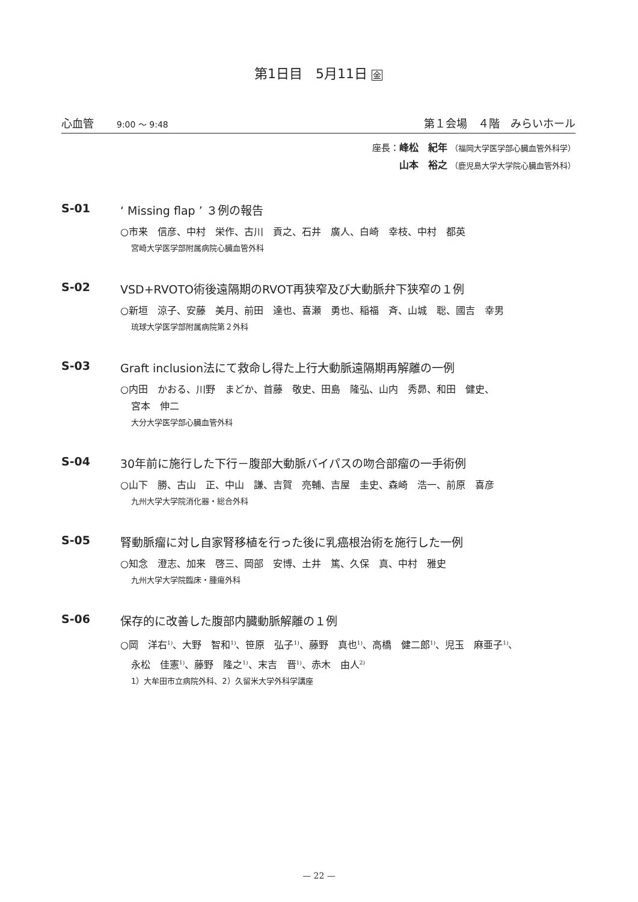第1日目　5月11日 金
心血管 9:00 ～ 9:48
第１会場　４階　みらいホール
座長：峰松　紀年 （福岡大学医学部心臓血管外科学）
山本　裕之 （鹿児島大学大学院心臓血管外科）
S-01 ‘ Missing flap ’ ３例の報告
○市来　信彦、中村　栄作、古川　貢之、石井　廣人、白崎　幸枝、中村　都英
宮崎大学医学部附属病院心臓血管外科
S-02 VSD+RVOTO術後遠隔期のRVOT再狭窄及び大動脈弁下狭窄の１例
○新垣　涼子、安藤　美月、前田　達也、喜瀬　勇也、稲福　斉、山城　聡、國吉　幸男
琉球大学医学部附属病院第２外科
S-03 Graft inclusion法にて救命し得た上行大動脈遠隔期再解離の一例
○内田　かおる、川野　まどか、首藤　敬史、田島　隆弘、山内　秀昴、和田　健史、
宮本　伸二
大分大学医学部心臓血管外科
S-04 30年前に施行した下行－腹部大動脈バイパスの吻合部瘤の一手術例
○山下　勝、古山　正、中山　謙、吉賀　亮輔、吉屋　圭史、森崎　浩一、前原　喜彦
九州大学大学院消化器・総合外科
S-05 腎動脈瘤に対し自家腎移植を行った後に乳癌根治術を施行した一例
○知念　澄志、加来　啓三、岡部　安博、土井　篤、久保　真、中村　雅史
九州大学大学院臨床・腫瘍外科
S-06 保存的に改善した腹部内臓動脈解離の１例
○岡　洋右<sup>1)</sup>、大野　智和<sup>1)</sup>、笹原　弘子<sup>1)</sup>、藤野　真也<sup>1)</sup>、高橋　健二郎<sup>1)</sup>、児玉　麻亜子<sup>1)</sup>、
永松　佳憲<sup>1)</sup>、藤野　隆之<sup>1)</sup>、末吉　晋<sup>1)</sup>、赤木　由人<sup>2)</sup>
1）大牟田市立病院外科、2）久留米大学外科学講座
— 22 —